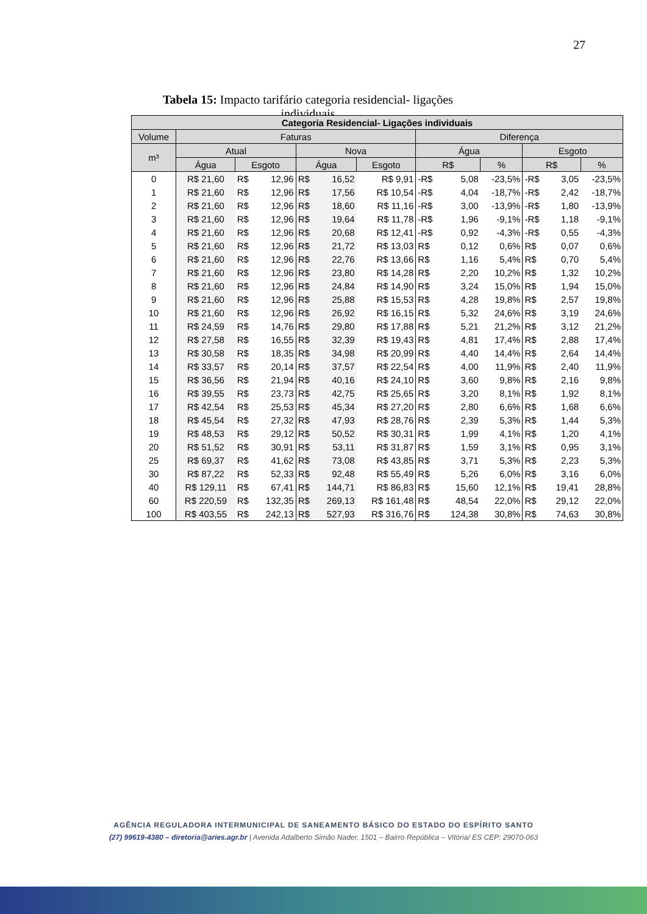27
Tabela 15: Impacto tarifário categoria residencial- ligações individuais
| Categoria Residencial- Ligações individuais | | | | | | | | | | | | |
| --- | --- | --- | --- | --- | --- | --- | --- | --- | --- | --- | --- | --- |
| Volume | Faturas | | | | | | Diferença | | | | | |
| m³ | Atual | | | Nova | | | Água | | | Esgoto | | |
| | Água | Esgoto | | Água | | Esgoto | R$ | | % | R$ | | % |
| 0 | R$ 21,60 | R$ | 12,96 | R$ | 16,52 | R$ 9,91 | -R$ | 5,08 | -23,5% | -R$ | 3,05 | -23,5% |
| 1 | R$ 21,60 | R$ | 12,96 | R$ | 17,56 | R$ 10,54 | -R$ | 4,04 | -18,7% | -R$ | 2,42 | -18,7% |
| 2 | R$ 21,60 | R$ | 12,96 | R$ | 18,60 | R$ 11,16 | -R$ | 3,00 | -13,9% | -R$ | 1,80 | -13,9% |
| 3 | R$ 21,60 | R$ | 12,96 | R$ | 19,64 | R$ 11,78 | -R$ | 1,96 | -9,1% | -R$ | 1,18 | -9,1% |
| 4 | R$ 21,60 | R$ | 12,96 | R$ | 20,68 | R$ 12,41 | -R$ | 0,92 | -4,3% | -R$ | 0,55 | -4,3% |
| 5 | R$ 21,60 | R$ | 12,96 | R$ | 21,72 | R$ 13,03 | R$ | 0,12 | 0,6% | R$ | 0,07 | 0,6% |
| 6 | R$ 21,60 | R$ | 12,96 | R$ | 22,76 | R$ 13,66 | R$ | 1,16 | 5,4% | R$ | 0,70 | 5,4% |
| 7 | R$ 21,60 | R$ | 12,96 | R$ | 23,80 | R$ 14,28 | R$ | 2,20 | 10,2% | R$ | 1,32 | 10,2% |
| 8 | R$ 21,60 | R$ | 12,96 | R$ | 24,84 | R$ 14,90 | R$ | 3,24 | 15,0% | R$ | 1,94 | 15,0% |
| 9 | R$ 21,60 | R$ | 12,96 | R$ | 25,88 | R$ 15,53 | R$ | 4,28 | 19,8% | R$ | 2,57 | 19,8% |
| 10 | R$ 21,60 | R$ | 12,96 | R$ | 26,92 | R$ 16,15 | R$ | 5,32 | 24,6% | R$ | 3,19 | 24,6% |
| 11 | R$ 24,59 | R$ | 14,76 | R$ | 29,80 | R$ 17,88 | R$ | 5,21 | 21,2% | R$ | 3,12 | 21,2% |
| 12 | R$ 27,58 | R$ | 16,55 | R$ | 32,39 | R$ 19,43 | R$ | 4,81 | 17,4% | R$ | 2,88 | 17,4% |
| 13 | R$ 30,58 | R$ | 18,35 | R$ | 34,98 | R$ 20,99 | R$ | 4,40 | 14,4% | R$ | 2,64 | 14,4% |
| 14 | R$ 33,57 | R$ | 20,14 | R$ | 37,57 | R$ 22,54 | R$ | 4,00 | 11,9% | R$ | 2,40 | 11,9% |
| 15 | R$ 36,56 | R$ | 21,94 | R$ | 40,16 | R$ 24,10 | R$ | 3,60 | 9,8% | R$ | 2,16 | 9,8% |
| 16 | R$ 39,55 | R$ | 23,73 | R$ | 42,75 | R$ 25,65 | R$ | 3,20 | 8,1% | R$ | 1,92 | 8,1% |
| 17 | R$ 42,54 | R$ | 25,53 | R$ | 45,34 | R$ 27,20 | R$ | 2,80 | 6,6% | R$ | 1,68 | 6,6% |
| 18 | R$ 45,54 | R$ | 27,32 | R$ | 47,93 | R$ 28,76 | R$ | 2,39 | 5,3% | R$ | 1,44 | 5,3% |
| 19 | R$ 48,53 | R$ | 29,12 | R$ | 50,52 | R$ 30,31 | R$ | 1,99 | 4,1% | R$ | 1,20 | 4,1% |
| 20 | R$ 51,52 | R$ | 30,91 | R$ | 53,11 | R$ 31,87 | R$ | 1,59 | 3,1% | R$ | 0,95 | 3,1% |
| 25 | R$ 69,37 | R$ | 41,62 | R$ | 73,08 | R$ 43,85 | R$ | 3,71 | 5,3% | R$ | 2,23 | 5,3% |
| 30 | R$ 87,22 | R$ | 52,33 | R$ | 92,48 | R$ 55,49 | R$ | 5,26 | 6,0% | R$ | 3,16 | 6,0% |
| 40 | R$ 129,11 | R$ | 67,41 | R$ | 144,71 | R$ 86,83 | R$ | 15,60 | 12,1% | R$ | 19,41 | 28,8% |
| 60 | R$ 220,59 | R$ | 132,35 | R$ | 269,13 | R$ 161,48 | R$ | 48,54 | 22,0% | R$ | 29,12 | 22,0% |
| 100 | R$ 403,55 | R$ | 242,13 | R$ | 527,93 | R$ 316,76 | R$ | 124,38 | 30,8% | R$ | 74,63 | 30,8% |
AGÊNCIA REGULADORA INTERMUNICIPAL DE SANEAMENTO BÁSICO DO ESTADO DO ESPÍRITO SANTO
(27) 99619-4380 – diretoria@aries.agr.br | Avenida Adalberto Simão Nader, 1501 – Bairro República – Vitória/ ES CEP: 29070-063